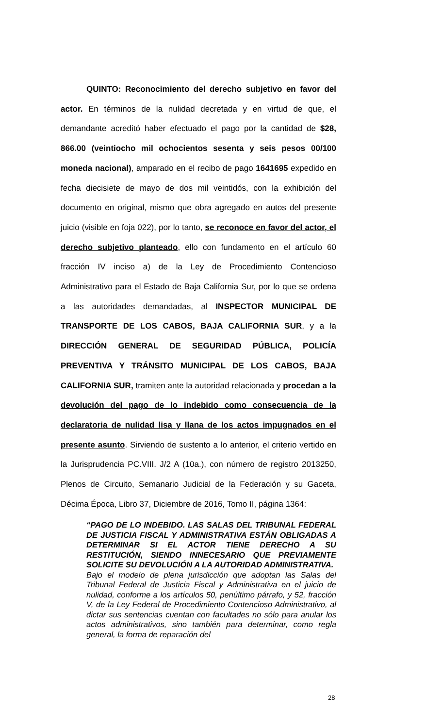QUINTO: Reconocimiento del derecho subjetivo en favor del actor. En términos de la nulidad decretada y en virtud de que, el demandante acreditó haber efectuado el pago por la cantidad de $28, 866.00 (veintiocho mil ochocientos sesenta y seis pesos 00/100 moneda nacional), amparado en el recibo de pago 1641695 expedido en fecha diecisiete de mayo de dos mil veintidós, con la exhibición del documento en original, mismo que obra agregado en autos del presente juicio (visible en foja 022), por lo tanto, se reconoce en favor del actor, el derecho subjetivo planteado, ello con fundamento en el artículo 60 fracción IV inciso a) de la Ley de Procedimiento Contencioso Administrativo para el Estado de Baja California Sur, por lo que se ordena a las autoridades demandadas, al INSPECTOR MUNICIPAL DE TRANSPORTE DE LOS CABOS, BAJA CALIFORNIA SUR, y a la DIRECCIÓN GENERAL DE SEGURIDAD PÚBLICA, POLICÍA PREVENTIVA Y TRÁNSITO MUNICIPAL DE LOS CABOS, BAJA CALIFORNIA SUR, tramiten ante la autoridad relacionada y procedan a la devolución del pago de lo indebido como consecuencia de la declaratoria de nulidad lisa y llana de los actos impugnados en el presente asunto. Sirviendo de sustento a lo anterior, el criterio vertido en la Jurisprudencia PC.VIII. J/2 A (10a.), con número de registro 2013250, Plenos de Circuito, Semanario Judicial de la Federación y su Gaceta, Décima Época, Libro 37, Diciembre de 2016, Tomo II, página 1364:
“PAGO DE LO INDEBIDO. LAS SALAS DEL TRIBUNAL FEDERAL DE JUSTICIA FISCAL Y ADMINISTRATIVA ESTÁN OBLIGADAS A DETERMINAR SI EL ACTOR TIENE DERECHO A SU RESTITUCIÓN, SIENDO INNECESARIO QUE PREVIAMENTE SOLICITE SU DEVOLUCIÓN A LA AUTORIDAD ADMINISTRATIVA.
Bajo el modelo de plena jurisdicción que adoptan las Salas del Tribunal Federal de Justicia Fiscal y Administrativa en el juicio de nulidad, conforme a los artículos 50, penúltimo párrafo, y 52, fracción V, de la Ley Federal de Procedimiento Contencioso Administrativo, al dictar sus sentencias cuentan con facultades no sólo para anular los actos administrativos, sino también para determinar, como regla general, la forma de reparación del
28